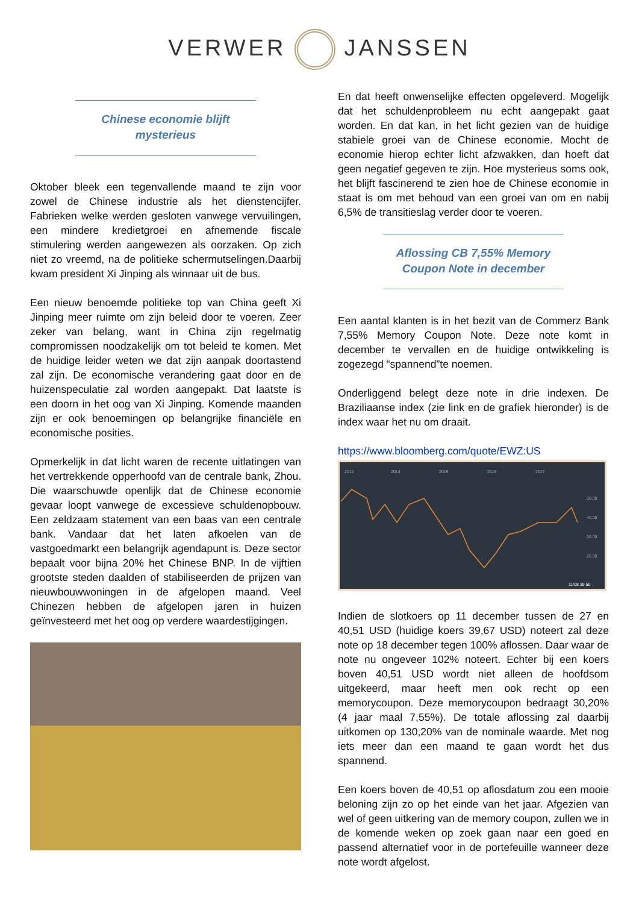VERWER JANSSEN
Chinese economie blijft
mysterieus
Oktober bleek een tegenvallende maand te zijn voor zowel de Chinese industrie als het dienstencijfer. Fabrieken welke werden gesloten vanwege vervuilingen, een mindere kredietgroei en afnemende fiscale stimulering werden aangewezen als oorzaken. Op zich niet zo vreemd, na de politieke schermutselingen.Daarbij kwam president Xi Jinping als winnaar uit de bus.
Een nieuw benoemde politieke top van China geeft Xi Jinping meer ruimte om zijn beleid door te voeren. Zeer zeker van belang, want in China zijn regelmatig compromissen noodzakelijk om tot beleid te komen. Met de huidige leider weten we dat zijn aanpak doortastend zal zijn. De economische verandering gaat door en de huizenspeculatie zal worden aangepakt. Dat laatste is een doorn in het oog van Xi Jinping. Komende maanden zijn er ook benoemingen op belangrijke financiële en economische posities.
Opmerkelijk in dat licht waren de recente uitlatingen van het vertrekkende opperhoofd van de centrale bank, Zhou. Die waarschuwde openlijk dat de Chinese economie gevaar loopt vanwege de excessieve schuldenopbouw. Een zeldzaam statement van een baas van een centrale bank. Vandaar dat het laten afkoelen van de vastgoedmarkt een belangrijk agendapunt is. Deze sector bepaalt voor bijna 20% het Chinese BNP. In de vijftien grootste steden daalden of stabiliseerden de prijzen van nieuwbouwwoningen in de afgelopen maand. Veel Chinezen hebben de afgelopen jaren in huizen geïnvesteerd met het oog op verdere waardestijgingen.
En dat heeft onwenselijke effecten opgeleverd. Mogelijk dat het schuldenprobleem nu echt aangepakt gaat worden. En dat kan, in het licht gezien van de huidige stabiele groei van de Chinese economie. Mocht de economie hierop echter licht afzwakken, dan hoeft dat geen negatief gegeven te zijn. Hoe mysterieus soms ook, het blijft fascinerend te zien hoe de Chinese economie in staat is om met behoud van een groei van om en nabij 6,5% de transitieslag verder door te voeren.
Aflossing CB 7,55% Memory Coupon Note in december
Een aantal klanten is in het bezit van de Commerz Bank 7,55% Memory Coupon Note. Deze note komt in december te vervallen en de huidige ontwikkeling is zogezegd “spannend”te noemen.
Onderliggend belegt deze note in drie indexen. De Braziliaanse index (zie link en de grafiek hieronder) is de index waar het nu om draait.
https://www.bloomberg.com/quote/EWZ:US
2013
2014
2015
2016
2017
50.00
40.00
30.00
20.00
11/08 39.50
Indien de slotkoers op 11 december tussen de 27 en 40,51 USD (huidige koers 39,67 USD) noteert zal deze note op 18 december tegen 100% aflossen. Daar waar de note nu ongeveer 102% noteert. Echter bij een koers boven 40,51 USD wordt niet alleen de hoofdsom uitgekeerd, maar heeft men ook recht op een memorycoupon. Deze memorycoupon bedraagt 30,20% (4 jaar maal 7,55%). De totale aflossing zal daarbij uitkomen op 130,20% van de nominale waarde. Met nog iets meer dan een maand te gaan wordt het dus spannend.
Een koers boven de 40,51 op aflosdatum zou een mooie beloning zijn zo op het einde van het jaar. Afgezien van wel of geen uitkering van de memory coupon, zullen we in de komende weken op zoek gaan naar een goed en passend alternatief voor in de portefeuille wanneer deze note wordt afgelost.